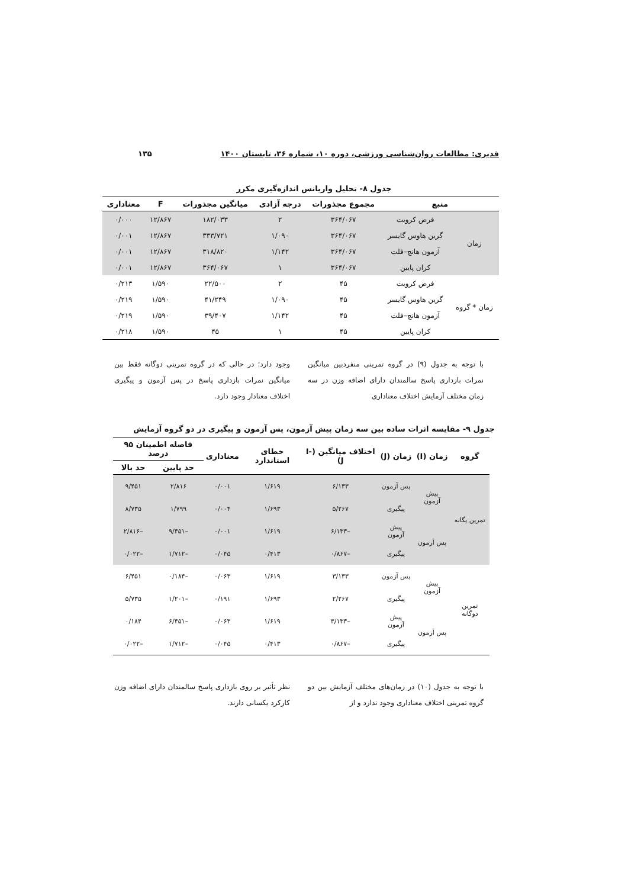قدیری: مطالعات روان‌شناسی ورزشی، دوره ۱۰، شماره ۳۶، تابستان ۱۴۰۰ ۱۳۵
جدول ۸- تحلیل واریانس اندازه‌گیری مکرر
| منبع | | مجموع مجذورات | درجه آزادی | میانگین مجذورات | F | معناداری |
| --- | --- | --- | --- | --- | --- | --- |
| زمان | فرض کرویت | ۳۶۴/۰۶۷ | ۲ | ۱۸۲/۰۳۳ | ۱۲/۸۶۷ | ۰/۰۰۰ |
| | گرین هاوس گایسر | ۳۶۴/۰۶۷ | ۱/۰۹۰ | ۳۳۳/۷۲۱ | ۱۲/۸۶۷ | ۰/۰۰۱ |
| | آزمون هانچ–فلت | ۳۶۴/۰۶۷ | ۱/۱۴۲ | ۳۱۸/۸۲۰ | ۱۲/۸۶۷ | ۰/۰۰۱ |
| | کران پایین | ۳۶۴/۰۶۷ | ۱ | ۳۶۴/۰۶۷ | ۱۲/۸۶۷ | ۰/۰۰۱ |
| زمان * گروه | فرض کرویت | ۴۵ | ۲ | ۲۲/۵۰۰ | ۱/۵۹۰ | ۰/۲۱۳ |
| | گرین هاوس گایسر | ۴۵ | ۱/۰۹۰ | ۴۱/۲۴۹ | ۱/۵۹۰ | ۰/۲۱۹ |
| | آزمون هانچ–فلت | ۴۵ | ۱/۱۴۲ | ۳۹/۴۰۷ | ۱/۵۹۰ | ۰/۲۱۹ |
| | کران پایین | ۴۵ | ۱ | ۴۵ | ۱/۵۹۰ | ۰/۲۱۸ |
با توجه به جدول (۹) در گروه تمرینی منفردبین میانگین نمرات بازداری پاسخ سالمندان دارای اضافه وزن در سه زمان مختلف آزمایش اختلاف معناداری
وجود دارد؛ در حالی که در گروه تمرینی دوگانه فقط بین میانگین نمرات بازداری پاسخ در پس آزمون و پیگیری اختلاف معنادار وجود دارد.
جدول ۹- مقایسه اثرات ساده بین سه زمان پیش آزمون، پس آزمون و پیگیری در دو گروه آزمایش
| گروه | زمان (I) | زمان (J) | اختلاف میانگین (I-J) | خطای استاندارد | معناداری | فاصله اطمینان ۹۵ درصد | |
| --- | --- | --- | --- | --- | --- | --- | --- |
| | | | | | | حد پایین | حد بالا |
| تمرین یگانه | پیش آزمون | پس آزمون | ۶/۱۳۳ | ۱/۶۱۹ | ۰/۰۰۱ | ۲/۸۱۶ | ۹/۴۵۱ |
| | | پیگیری | ۵/۲۶۷ | ۱/۶۹۳ | ۰/۰۰۴ | ۱/۷۹۹ | ۸/۷۳۵ |
| | پس آزمون | پیش آزمون | –۶/۱۳۳ | ۱/۶۱۹ | ۰/۰۰۱ | –۹/۴۵۱ | –۲/۸۱۶ |
| | | پیگیری | –۰/۸۶۷ | ۰/۴۱۳ | ۰/۰۴۵ | –۱/۷۱۲ | –۰/۰۲۲ |
| تمرین دوگانه | پیش آزمون | پس آزمون | ۳/۱۳۳ | ۱/۶۱۹ | ۰/۰۶۳ | –۰/۱۸۴ | ۶/۴۵۱ |
| | | پیگیری | ۲/۲۶۷ | ۱/۶۹۳ | ۰/۱۹۱ | –۱/۲۰۱ | ۵/۷۳۵ |
| | پس آزمون | پیش آزمون | –۳/۱۳۳ | ۱/۶۱۹ | ۰/۰۶۳ | –۶/۴۵۱ | ۰/۱۸۴ |
| | | پیگیری | –۰/۸۶۷ | ۰/۴۱۳ | ۰/۰۴۵ | –۱/۷۱۲ | –۰/۰۲۲ |
با توجه به جدول (۱۰) در زمان‌های مختلف آزمایش بین دو گروه تمرینی اختلاف معناداری وجود ندارد و از
نظر تأثیر بر روی بازداری پاسخ سالمندان دارای اضافه وزن کارکرد یکسانی دارند.